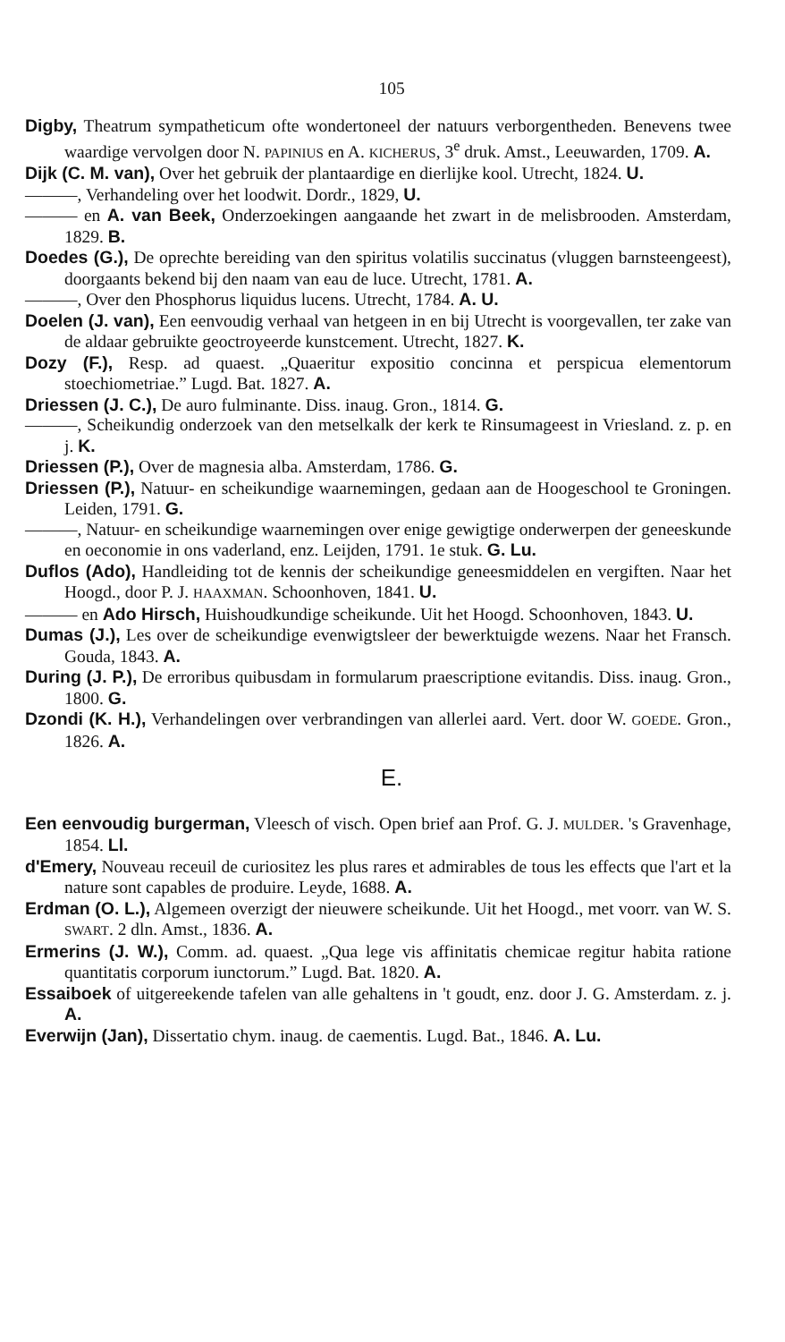105
Digby, Theatrum sympatheticum ofte wondertoneel der natuurs verborgentheden. Benevens twee waardige vervolgen door N. PAPINIUS en A. KICHERUS, 3<sup>e</sup> druk. Amst., Leeuwarden, 1709. A.
Dijk (C. M. van), Over het gebruik der plantaardige en dierlijke kool. Utrecht, 1824. U.
———, Verhandeling over het loodwit. Dordr., 1829, U.
——— en A. van Beek, Onderzoekingen aangaande het zwart in de melisbrooden. Amsterdam, 1829. B.
Doedes (G.), De oprechte bereiding van den spiritus volatilis succinatus (vluggen barnsteengeest), doorgaants bekend bij den naam van eau de luce. Utrecht, 1781. A.
———, Over den Phosphorus liquidus lucens. Utrecht, 1784. A. U.
Doelen (J. van), Een eenvoudig verhaal van hetgeen in en bij Utrecht is voorgevallen, ter zake van de aldaar gebruikte geoctroyeerde kunstcement. Utrecht, 1827. K.
Dozy (F.), Resp. ad quaest. „Quaeritur expositio concinna et perspicua elementorum stoechiometriae.” Lugd. Bat. 1827. A.
Driessen (J. C.), De auro fulminante. Diss. inaug. Gron., 1814. G.
———, Scheikundig onderzoek van den metselkalk der kerk te Rinsumageest in Vriesland. z. p. en j. K.
Driessen (P.), Over de magnesia alba. Amsterdam, 1786. G.
Driessen (P.), Natuur- en scheikundige waarnemingen, gedaan aan de Hoogeschool te Groningen. Leiden, 1791. G.
———, Natuur- en scheikundige waarnemingen over enige gewigtige onderwerpen der geneeskunde en oeconomie in ons vaderland, enz. Leijden, 1791. 1e stuk. G. Lu.
Duflos (Ado), Handleiding tot de kennis der scheikundige geneesmiddelen en vergiften. Naar het Hoogd., door P. J. HAAXMAN. Schoonhoven, 1841. U.
——— en Ado Hirsch, Huishoudkundige scheikunde. Uit het Hoogd. Schoonhoven, 1843. U.
Dumas (J.), Les over de scheikundige evenwigtsleer der bewerktuigde wezens. Naar het Fransch. Gouda, 1843. A.
During (J. P.), De erroribus quibusdam in formularum praescriptione evitandis. Diss. inaug. Gron., 1800. G.
Dzondi (K. H.), Verhandelingen over verbrandingen van allerlei aard. Vert. door W. GOEDE. Gron., 1826. A.
E.
Een eenvoudig burgerman, Vleesch of visch. Open brief aan Prof. G. J. MULDER. 's Gravenhage, 1854. Ll.
d'Emery, Nouveau receuil de curiositez les plus rares et admirables de tous les effects que l'art et la nature sont capables de produire. Leyde, 1688. A.
Erdman (O. L.), Algemeen overzigt der nieuwere scheikunde. Uit het Hoogd., met voorr. van W. S. SWART. 2 dln. Amst., 1836. A.
Ermerins (J. W.), Comm. ad. quaest. „Qua lege vis affinitatis chemicae regitur habita ratione quantitatis corporum iunctorum.” Lugd. Bat. 1820. A.
Essaiboek of uitgereekende tafelen van alle gehaltens in 't goudt, enz. door J. G. Amsterdam. z. j. A.
Everwijn (Jan), Dissertatio chym. inaug. de caementis. Lugd. Bat., 1846. A. Lu.